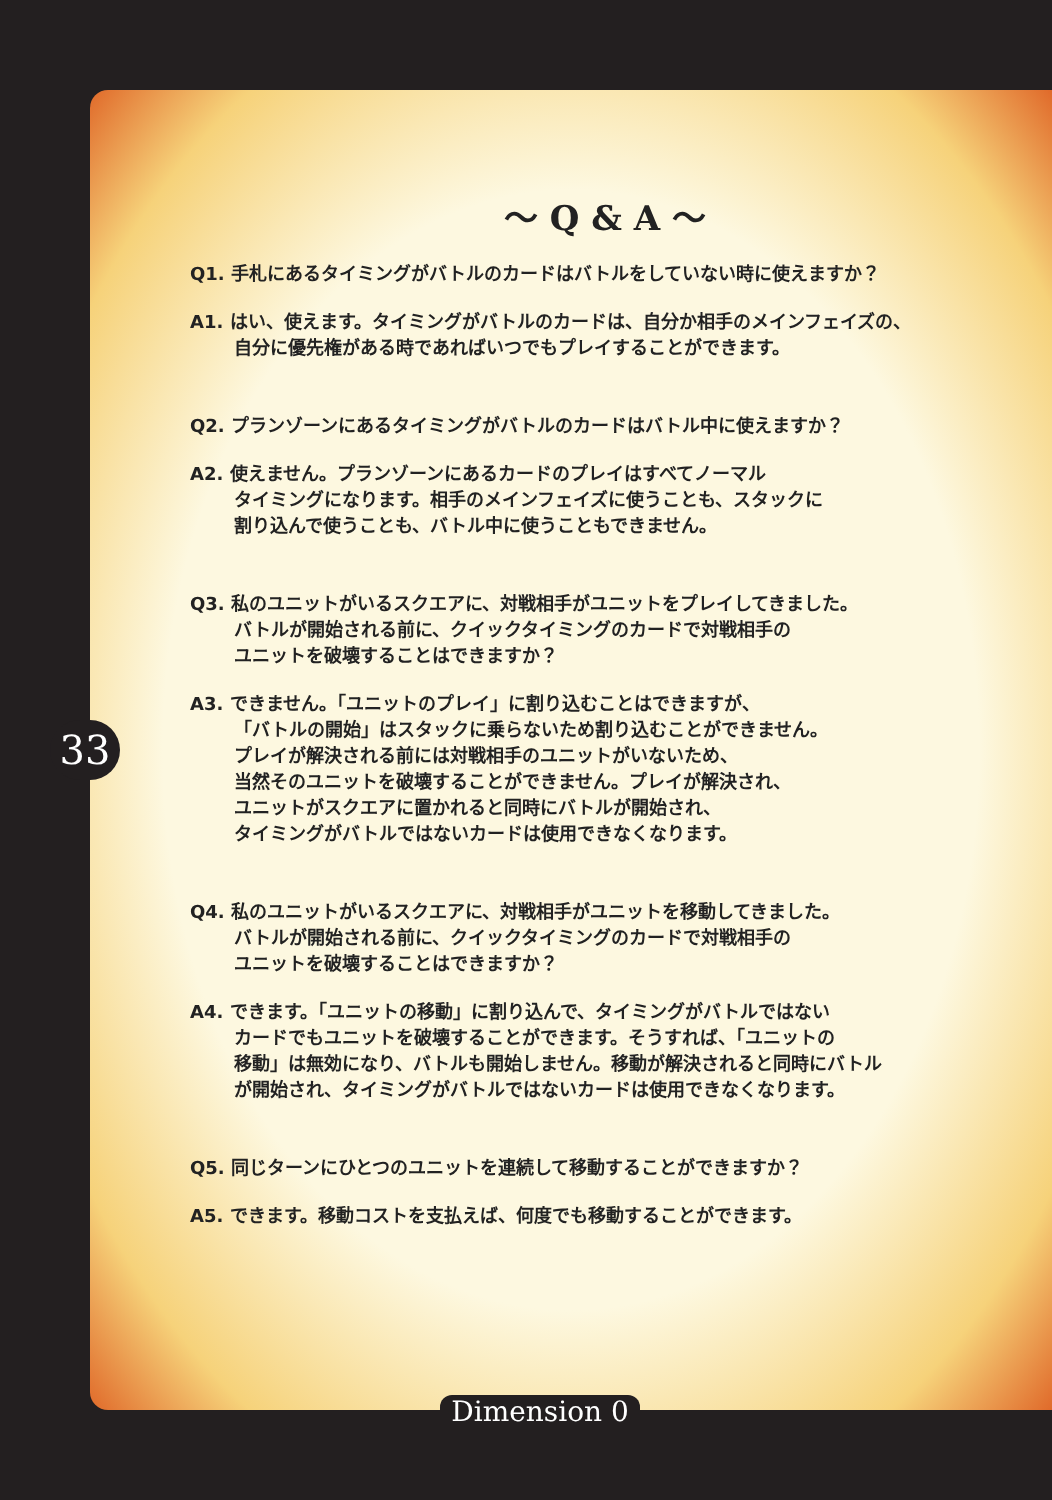33
～ Q & A ～
Q1. 手札にあるタイミングがバトルのカードはバトルをしていない時に使えますか？
A1. はい、使えます。タイミングがバトルのカードは、自分か相手のメインフェイズの、
自分に優先権がある時であればいつでもプレイすることができます。
Q2. プランゾーンにあるタイミングがバトルのカードはバトル中に使えますか？
A2. 使えません。プランゾーンにあるカードのプレイはすべてノーマル
タイミングになります。相手のメインフェイズに使うことも、スタックに
割り込んで使うことも、バトル中に使うこともできません。
Q3. 私のユニットがいるスクエアに、対戦相手がユニットをプレイしてきました。
バトルが開始される前に、クイックタイミングのカードで対戦相手の
ユニットを破壊することはできますか？
A3. できません。「ユニットのプレイ」に割り込むことはできますが、
「バトルの開始」はスタックに乗らないため割り込むことができません。
プレイが解決される前には対戦相手のユニットがいないため、
当然そのユニットを破壊することができません。プレイが解決され、
ユニットがスクエアに置かれると同時にバトルが開始され、
タイミングがバトルではないカードは使用できなくなります。
Q4. 私のユニットがいるスクエアに、対戦相手がユニットを移動してきました。
バトルが開始される前に、クイックタイミングのカードで対戦相手の
ユニットを破壊することはできますか？
A4. できます。「ユニットの移動」に割り込んで、タイミングがバトルではない
カードでもユニットを破壊することができます。そうすれば、「ユニットの
移動」は無効になり、バトルも開始しません。移動が解決されると同時にバトル
が開始され、タイミングがバトルではないカードは使用できなくなります。
Q5. 同じターンにひとつのユニットを連続して移動することができますか？
A5. できます。移動コストを支払えば、何度でも移動することができます。
Dimension 0